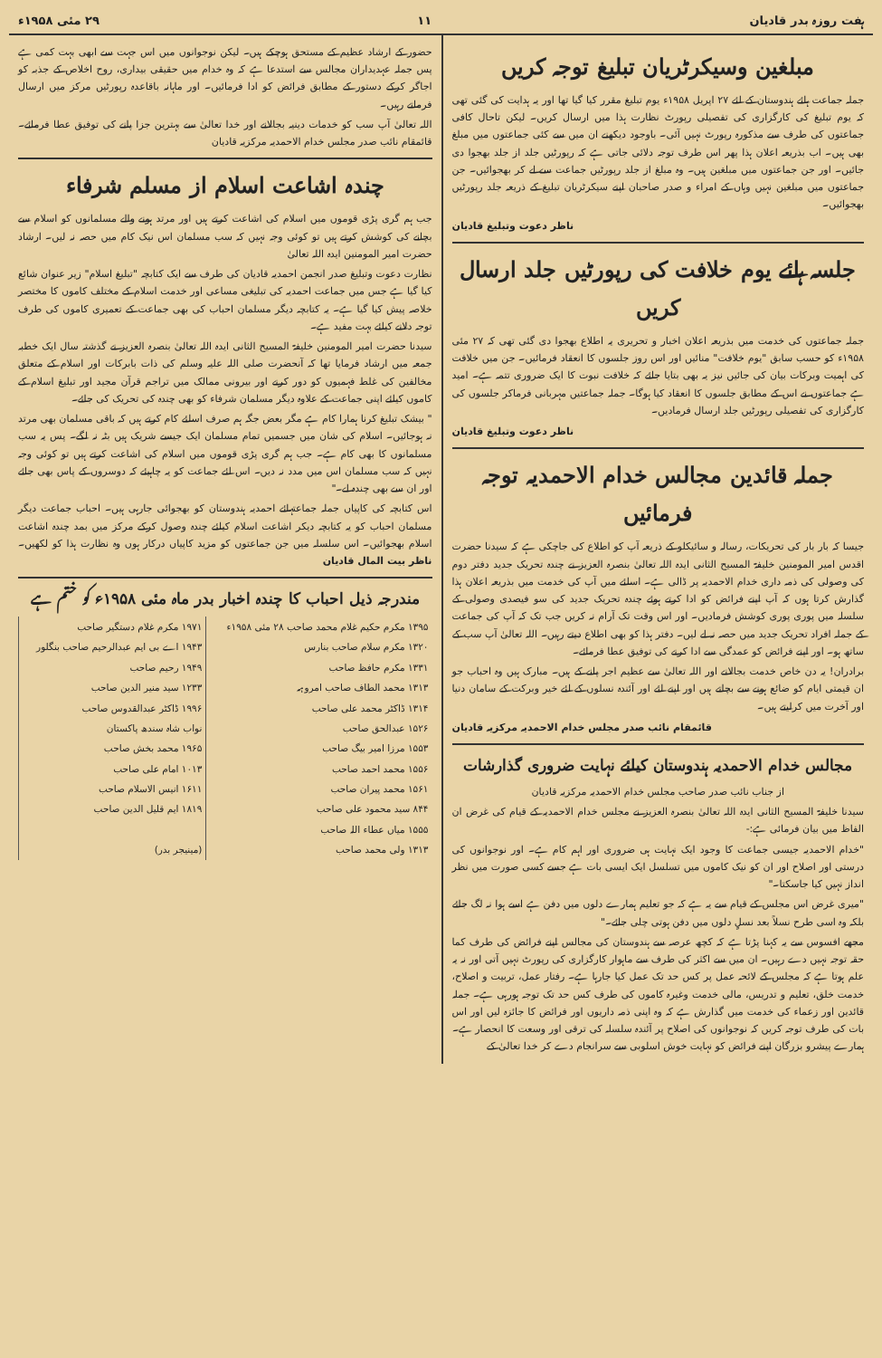ہفت روزہ بدر قادیان ۱۱ ۲۹ مئی ۱۹۵۸ء
مبلغین وسیکرٹریان تبلیغ توجہ کریں
جملہ جماعت ہائے ہندوستان کے لئے ۲۷ اپریل ۱۹۵۸ء یوم تبلیغ مقرر کیا گیا تھا اور یہ ہدایت کی گئی تھی کہ یوم تبلیغ کی کارگزاری کی تفصیلی رپورٹ نظارت ہذا میں ارسال کریں۔ لیکن تاحال کافی جماعتوں کی طرف سے مذکورہ رپورٹ نہیں آئی۔ باوجود دیکھنے ان میں سے کئی جماعتوں میں مبلغ بھی ہیں۔ اب بذریعہ اعلان ہذا پھر اس طرف توجہ دلائی جاتی ہے کہ رپورٹیں جلد از جلد بھجوا دی جائیں۔ اور جن جماعتوں میں مبلغین ہیں۔ وہ مبلغ از جلد رپورٹیں جماعت سے لے کر بھجوائیں۔ جن جماعتوں میں مبلغین نہیں وہاں کے امراء و صدر صاحبان اپنے سیکرٹریان تبلیغ کے ذریعہ جلد رپورٹیں بھجوائیں۔
ناظر دعوت وتبلیغ قادیان
جلسہ ہائے یوم خلافت کی رپورٹیں جلد ارسال کریں
جملہ جماعتوں کی خدمت میں بذریعہ اعلان اخبار و تحریری یہ اطلاع بھجوا دی گئی تھی کہ ۲۷ مئی ۱۹۵۸ء کو حسب سابق "یوم خلافت" منائیں اور اس روز جلسوں کا انعقاد فرمائیں۔ جن میں خلافت کی اہمیت وبرکات بیان کی جائیں نیز یہ بھی بتایا جائے کہ خلافت نبوت کا ایک ضروری تتمہ ہے۔ امید ہے جماعتوں نے اس کے مطابق جلسوں کا انعقاد کیا ہوگا۔ جملہ جماعتیں مہربانی فرماکر جلسوں کی کارگزاری کی تفصیلی رپورٹیں جلد ارسال فرمادیں۔
ناظر دعوت وتبلیغ قادیان
جملہ قائدین مجالس خدام الاحمدیہ توجہ فرمائیں
جیسا کہ بار بار کی تحریکات، رسالہ و سائیکلو کے ذریعہ آپ کو اطلاع کی جاچکی ہے کہ سیدنا حضرت اقدس امیر المومنین خلیفۃ المسیح الثانی ایدہ اللہ تعالیٰ بنصرہ العزیز نے چندہ تحریک جدید دفتر دوم کی وصولی کی ذمہ داری خدام الاحمدیہ پر ڈالی ہے۔ اسلئے میں آپ کی خدمت میں بذریعہ اعلان ہذا گذارش کرتا ہوں کہ آپ اپنے فرائض کو ادا کرتے ہوئے چندہ تحریک جدید کی سو فیصدی وصولی کے سلسلہ میں پوری پوری کوشش فرمادیں۔ اور اس وقت تک آرام نہ کریں جب تک کہ آپ کی جماعت کے جملہ افراد تحریک جدید میں حصہ نہ لے لیں۔ دفتر ہذا کو بھی اطلاع دیتے رہیں۔ اللہ تعالیٰ آپ سب کے ساتھ ہو۔ اور اپنے فرائض کو عمدگی سے ادا کرنے کی توفیق عطا فرمائے۔
برادران! یہ دن خاص خدمت بجالانے اور اللہ تعالیٰ سے عظیم اجر پانے کے ہیں۔ مبارک ہیں وہ احباب جو ان قیمتی ایام کو ضائع ہونے سے بچاتے ہیں اور اپنے لئے اور آئندہ نسلوں کے لئے خیر وبرکت کے سامان دنیا اور آخرت میں کرلیتے ہیں۔
قائمقام نائب صدر مجلس خدام الاحمدیہ مرکزیہ قادیان
مجالس خدام الاحمدیہ ہندوستان کیلئے نہایت ضروری گذارشات
از جناب نائب صدر صاحب مجلس خدام الاحمدیہ مرکزیہ قادیان
سیدنا خلیفۃ المسیح الثانی ایدہ اللہ تعالیٰ بنصرہ العزیز نے مجلس خدام الاحمدیہ کے قیام کی غرض ان الفاظ میں بیان فرمائی ہے:-
"خدام الاحمدیہ جیسی جماعت کا وجود ایک نہایت ہی ضروری اور اہم کام ہے۔ اور نوجوانوں کی درستی اور اصلاح اور ان کو نیک کاموں میں تسلسل ایک ایسی بات ہے جسے کسی صورت میں نظر انداز نہیں کیا جاسکتا۔"
"میری غرض اس مجلس کے قیام سے یہ ہے کہ جو تعلیم ہمارے دلوں میں دفن ہے اسے ہوا نہ لگ جائے بلکہ وہ اسی طرح نسلاً بعد نسلٍ دلوں میں دفن ہوتی چلی جائے۔"
مجھے افسوس سے یہ کہنا پڑتا ہے کہ کچھ عرصہ سے ہندوستان کی مجالس اپنے فرائض کی طرف کما حقہ توجہ نہیں دے رہیں۔ ان میں سے اکثر کی طرف سے ماہوار کارگزاری کی رپورٹ نہیں آتی اور نہ یہ علم ہوتا ہے کہ مجلس کے لائحہ عمل پر کس حد تک عمل کیا جارہا ہے۔ رفتار عمل، تربیت و اصلاح، خدمت خلق، تعلیم و تدریس، مالی خدمت وغیرہ کاموں کی طرف کس حد تک توجہ ہورہی ہے۔ جملہ قائدین اور زعماء کی خدمت میں گذارش ہے کہ وہ اپنی ذمہ داریوں اور فرائض کا جائزہ لیں اور اس بات کی طرف توجہ کریں کہ نوجوانوں کی اصلاح پر آئندہ سلسلہ کی ترقی اور وسعت کا انحصار ہے۔ ہمارے پیشرو بزرگان اپنے فرائض کو نہایت خوش اسلوبی سے سرانجام دے کر خدا تعالیٰ کے
حضور کے ارشاد عظیم کے مستحق ہوچکے ہیں۔ لیکن نوجوانوں میں اس جہت سے ابھی بہت کمی ہے پس جملہ عہدیداران مجالس سے استدعا ہے کہ وہ خدام میں حقیقی بیداری، روح اخلاص کے جذبہ کو اجاگر کرکے دستور کے مطابق فرائض کو ادا فرمائیں۔ اور ماہانہ باقاعدہ رپورٹیں مرکز میں ارسال فرماتے رہیں۔
اللہ تعالیٰ آپ سب کو خدمات دینیہ بجالانے اور خدا تعالیٰ سے بہترین جزا پانے کی توفیق عطا فرمائے۔ قائمقام نائب صدر مجلس خدام الاحمدیہ مرکزیہ قادیان
چندہ اشاعت اسلام از مسلم شرفاء
جب ہم گری پڑی قوموں میں اسلام کی اشاعت کرتے ہیں اور مرتد ہونے والے مسلمانوں کو اسلام سے بچانے کی کوشش کرتے ہیں تو کوئی وجہ نہیں کہ سب مسلمان اس نیک کام میں حصہ نہ لیں۔ ارشاد حضرت امیر المومنین ایدہ اللہ تعالیٰ
نظارت دعوت وتبلیغ صدر انجمن احمدیہ قادیان کی طرف سے ایک کتابچہ "تبلیغ اسلام" زیر عنوان شائع کیا گیا ہے جس میں جماعت احمدیہ کی تبلیغی مساعی اور خدمت اسلام کے مختلف کاموں کا مختصر خلاصہ پیش کیا گیا ہے۔ یہ کتابچہ دیگر مسلمان احباب کی بھی جماعت کے تعمیری کاموں کی طرف توجہ دلانے کیلئے بہت مفید ہے۔
سیدنا حضرت امیر المومنین خلیفۃ المسیح الثانی ایدہ اللہ تعالیٰ بنصرہ العزیز نے گذشتہ سال ایک خطبہ جمعہ میں ارشاد فرمایا تھا کہ آنحضرت صلی اللہ علیہ وسلم کی ذات بابرکات اور اسلام کے متعلق مخالفین کی غلط فہمیوں کو دور کرنے اور بیرونی ممالک میں تراجم قرآن مجید اور تبلیغ اسلام کے کاموں کیلئے اپنی جماعت کے علاوہ دیگر مسلمان شرفاء کو بھی چندہ کی تحریک کی جائے۔
" بیشک تبلیغ کرنا ہمارا کام ہے مگر بعض جگہ ہم صرف اسلئے کام کرتے ہیں کہ باقی مسلمان بھی مرتد نہ ہوجائیں۔ اسلام کی شان میں جسمیں تمام مسلمان ایک جیسے شریک ہیں بٹہ نہ لگے۔ پس یہ سب مسلمانوں کا بھی کام ہے۔ جب ہم گری پڑی قوموں میں اسلام کی اشاعت کرتے ہیں تو کوئی وجہ نہیں کہ سب مسلمان اس میں مدد نہ دیں۔ اس لئے جماعت کو یہ چاہیئے کہ دوسروں کے پاس بھی جائے اور ان سے بھی چندہ لے۔"
اس کتابچہ کی کاپیاں جملہ جماعتہائے احمدیہ ہندوستان کو بھجوائی جارہی ہیں۔ احباب جماعت دیگر مسلمان احباب کو یہ کتابچہ دیکر اشاعت اسلام کیلئے چندہ وصول کرکے مرکز میں بمد چندہ اشاعت اسلام بھجوائیں۔ اس سلسلہ میں جن جماعتوں کو مزید کاپیاں درکار ہوں وہ نظارت ہذا کو لکھیں۔ ناظر بیت المال قادیان
مندرجہ ذیل احباب کا چندہ اخبار بدر ماہ مئی ۱۹۵۸ء کو ختم ہے
| ۱۳۹۵ مکرم حکیم غلام محمد صاحب ۲۸ مئی ۱۹۵۸ء | ۱۹۷۱ مکرم غلام دستگیر صاحب |
| ۱۳۲۰ مکرم سلام صاحب بنارس | ۱۹۴۳ اے بی ایم عبدالرحیم صاحب بنگلور |
| ۱۳۳۱ مکرم حافظ صاحب | ۱۹۴۹ رحیم صاحب |
| ۱۳۱۳ محمد الطاف صاحب امروہہ | ۱۲۳۳ سید منیر الدین صاحب |
| ۱۳۱۴ ڈاکٹر محمد علی صاحب | ۱۹۹۶ ڈاکٹر عبدالقدوس صاحب |
| ۱۵۲۶ عبدالحق صاحب | نواب شاہ سندھ پاکستان |
| ۱۵۵۳ مرزا امیر بیگ صاحب | ۱۹۶۵ محمد بخش صاحب |
| ۱۵۵۶ محمد احمد صاحب | ۱۰۱۳ امام علی صاحب |
| ۱۵۶۱ محمد پیران صاحب | ۱۶۱۱ انیس الاسلام صاحب |
| ۸۴۴ سید محمود علی صاحب | ۱۸۱۹ ایم قلیل الدین صاحب |
| ۱۵۵۵ میاں عطاء اللہ صاحب | |
| ۱۳۱۳ ولی محمد صاحب | (مینیجر بدر) |